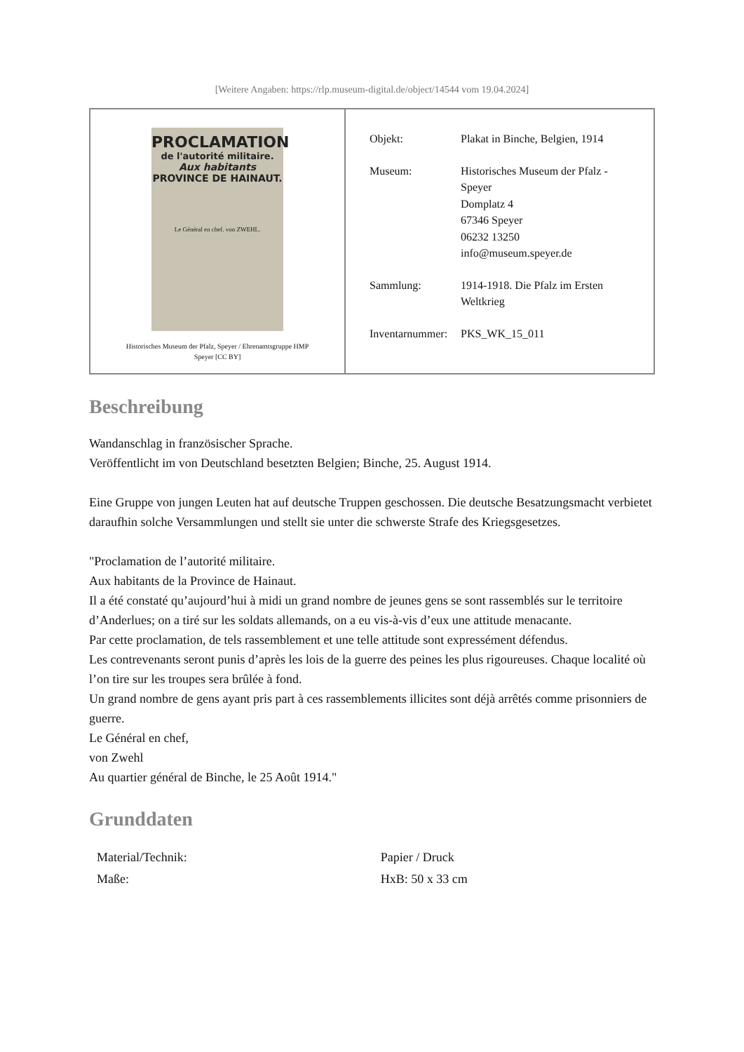[Weitere Angaben: https://rlp.museum-digital.de/object/14544 vom 19.04.2024]
PROCLAMATION
de l'autorité militaire.
Aux habitants
PROVINCE DE HAINAUT.
Le Général en chef. von ZWEHL.
Historisches Museum der Pfalz, Speyer / Ehrenamtsgruppe HMP
Speyer [CC BY]
| Objekt: | Plakat in Binche, Belgien, 1914 |
| Museum: | Historisches Museum der Pfalz - Speyer Domplatz 4 67346 Speyer 06232 13250 info@museum.speyer.de |
| Sammlung: | 1914-1918. Die Pfalz im Ersten Weltkrieg |
| Inventarnummer: | PKS_WK_15_011 |
Beschreibung
Wandanschlag in französischer Sprache.
Veröffentlicht im von Deutschland besetzten Belgien; Binche, 25. August 1914.
Eine Gruppe von jungen Leuten hat auf deutsche Truppen geschossen. Die deutsche Besatzungsmacht verbietet daraufhin solche Versammlungen und stellt sie unter die schwerste Strafe des Kriegsgesetzes.
"Proclamation de l’autorité militaire.
Aux habitants de la Province de Hainaut.
Il a été constaté qu’aujourd’hui à midi un grand nombre de jeunes gens se sont rassemblés sur le territoire d’Anderlues; on a tiré sur les soldats allemands, on a eu vis-à-vis d’eux une attitude menacante.
Par cette proclamation, de tels rassemblement et une telle attitude sont expressément défendus.
Les contrevenants seront punis d’après les lois de la guerre des peines les plus rigoureuses. Chaque localité où l’on tire sur les troupes sera brûlée à fond.
Un grand nombre de gens ayant pris part à ces rassemblements illicites sont déjà arrêtés comme prisonniers de guerre.
Le Général en chef,
von Zwehl
Au quartier général de Binche, le 25 Août 1914."
Grunddaten
| Material/Technik: | Papier / Druck |
| Maße: | HxB: 50 x 33 cm |